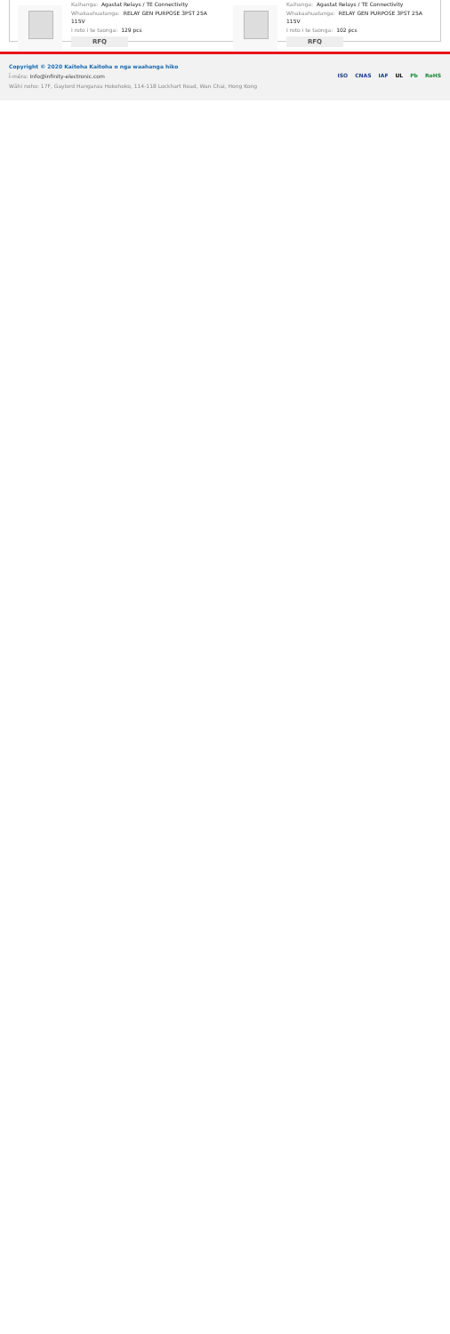Kaihanga: Agastat Relays / TE Connectivity
Whakaahuatanga: RELAY GEN PURPOSE 3PST 25A 115V
I roto i te taonga: 129 pcs
RFQ
Kaihanga: Agastat Relays / TE Connectivity
Whakaahuatanga: RELAY GEN PURPOSE 3PST 25A 115V
I roto i te taonga: 102 pcs
RFQ
Copyright © 2020 Kaitoha Kaitoha o nga waahanga hiko
Ī-mēra: Info@infinity-electronic.com
Wāhi noho: 17F, Gaylord Hangarau Hokohoko, 114-118 Lockhart Road, Wan Chai, Hong Kong
ISO CNAS IAF UL Pb RoHS